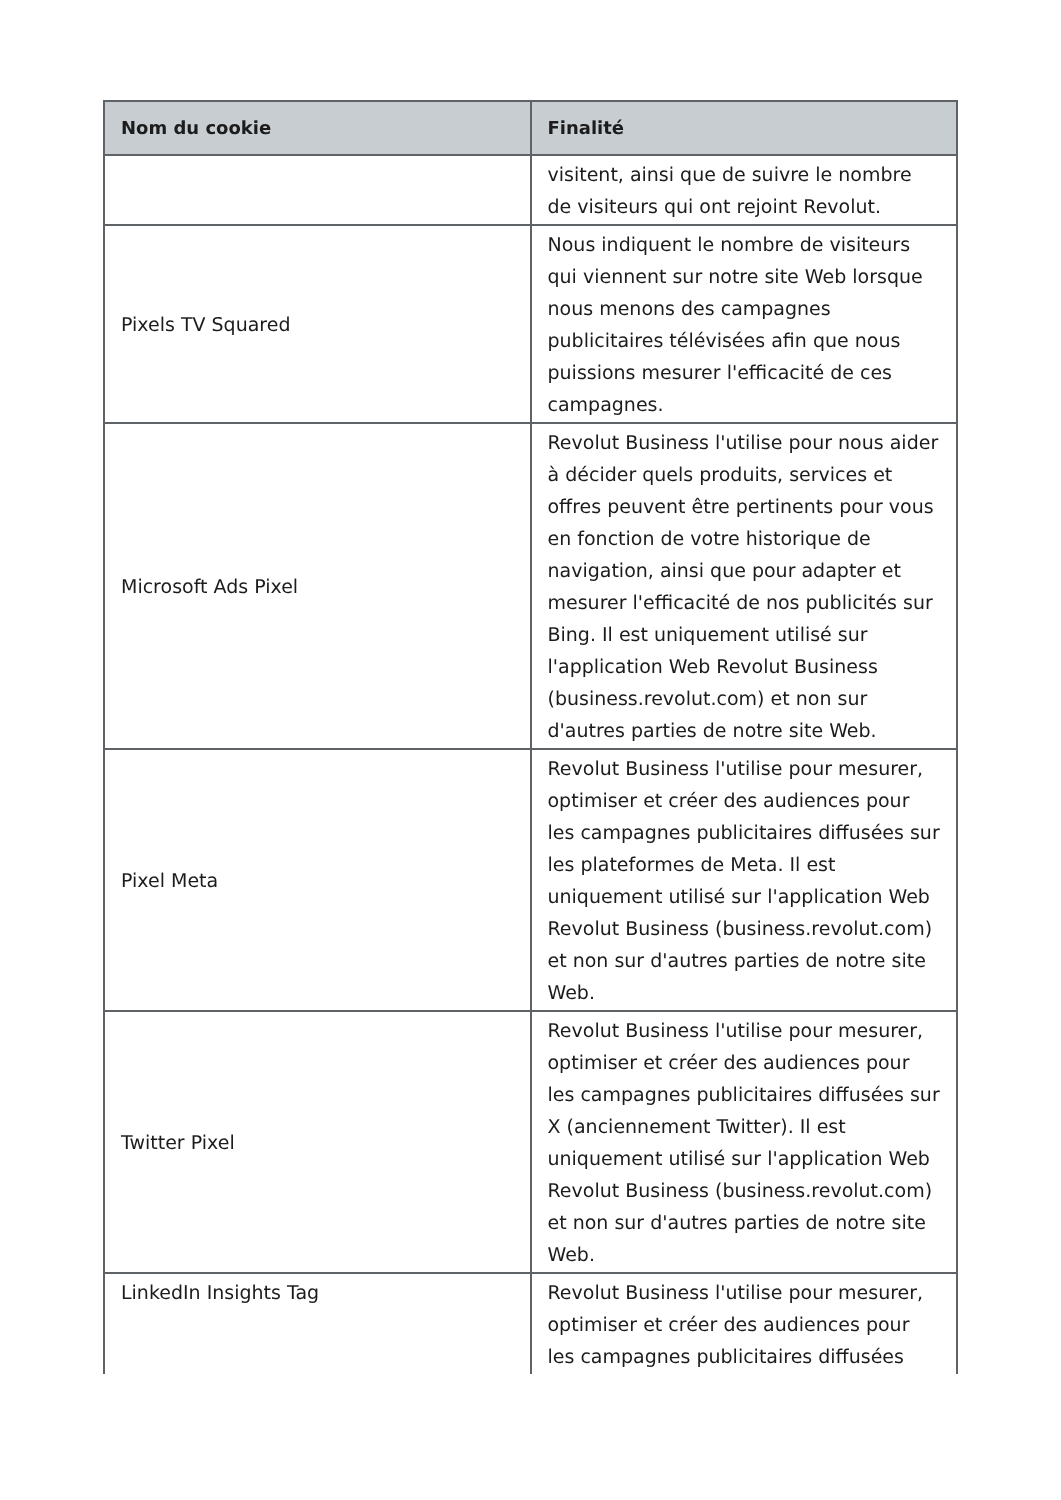| Nom du cookie | Finalité |
| --- | --- |
| | visitent, ainsi que de suivre le nombre de visiteurs qui ont rejoint Revolut. |
| Pixels TV Squared | Nous indiquent le nombre de visiteurs qui viennent sur notre site Web lorsque nous menons des campagnes publicitaires télévisées afin que nous puissions mesurer l'efficacité de ces campagnes. |
| Microsoft Ads Pixel | Revolut Business l'utilise pour nous aider à décider quels produits, services et offres peuvent être pertinents pour vous en fonction de votre historique de navigation, ainsi que pour adapter et mesurer l'efficacité de nos publicités sur Bing. Il est uniquement utilisé sur l'application Web Revolut Business (business.revolut.com) et non sur d'autres parties de notre site Web. |
| Pixel Meta | Revolut Business l'utilise pour mesurer, optimiser et créer des audiences pour les campagnes publicitaires diffusées sur les plateformes de Meta. Il est uniquement utilisé sur l'application Web Revolut Business (business.revolut.com) et non sur d'autres parties de notre site Web. |
| Twitter Pixel | Revolut Business l'utilise pour mesurer, optimiser et créer des audiences pour les campagnes publicitaires diffusées sur X (anciennement Twitter). Il est uniquement utilisé sur l'application Web Revolut Business (business.revolut.com) et non sur d'autres parties de notre site Web. |
| LinkedIn Insights Tag | Revolut Business l'utilise pour mesurer, optimiser et créer des audiences pour les campagnes publicitaires diffusées |